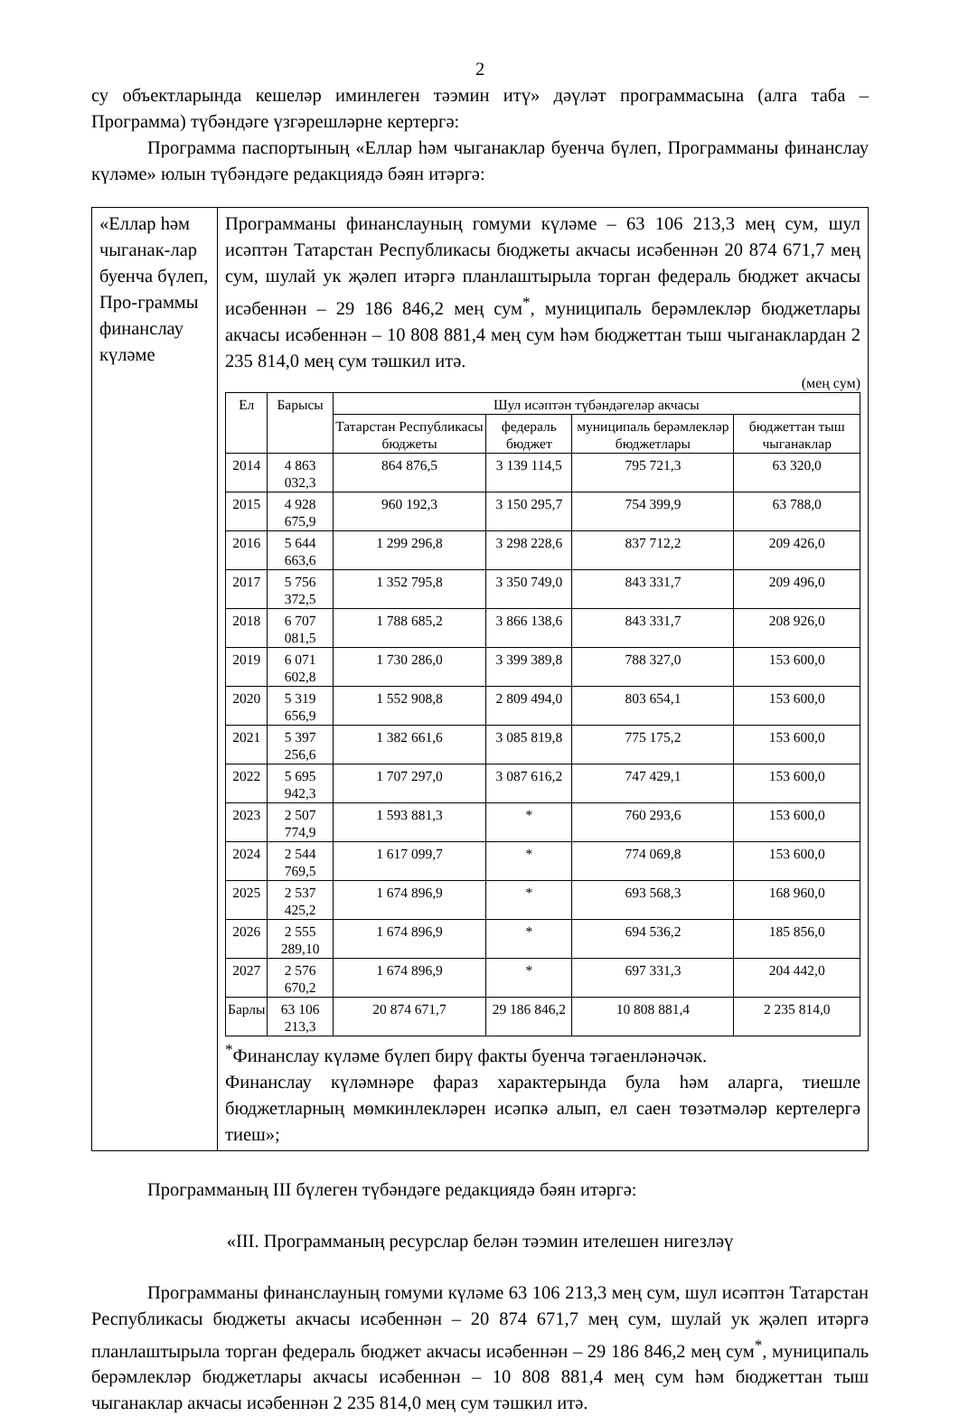2
су объектларында кешеләр иминлеген тәэмин итү» дәүләт программасына (алга таба – Программа) түбәндәге үзгәрешләрне кертергә:
Программа паспортының «Еллар һәм чыганаклар буенча бүлеп, Программаны финанслау күләме» юлын түбәндәге редакциядә бәян итәргә:
| «Еллар һәм чыганак-лар буенча бүлеп, Про-граммы финанслау күләме | Программаны финанслауның гомуми күләме – 63 106 213,3 мең сум, шул исәптән Татарстан Республикасы бюджеты акчасы исәбеннән 20 874 671,7 мең сум, шулай ук җәлеп итәргә планлаштырыла торган федераль бюджет акчасы исәбеннән – 29 186 846,2 мең сум<sup>*</sup>, муниципаль берәмлекләр бюджетлары акчасы исәбеннән – 10 808 881,4 мең сум һәм бюджеттан тыш чыганаклардан 2 235 814,0 мең сум тәшкил итә. (мең сум) / Ел / Барысы / Шул исәптән түбәндәгеләр акчасы / / / / / --- / --- / --- / --- / --- / --- / / / / Татарстан Республикасы бюджеты / федераль бюджет / муниципаль берәмлекләр бюджетлары / бюджеттан тыш чыганаклар / / 2014 / 4 863 032,3 / 864 876,5 / 3 139 114,5 / 795 721,3 / 63 320,0 / / 2015 / 4 928 675,9 / 960 192,3 / 3 150 295,7 / 754 399,9 / 63 788,0 / / 2016 / 5 644 663,6 / 1 299 296,8 / 3 298 228,6 / 837 712,2 / 209 426,0 / / 2017 / 5 756 372,5 / 1 352 795,8 / 3 350 749,0 / 843 331,7 / 209 496,0 / / 2018 / 6 707 081,5 / 1 788 685,2 / 3 866 138,6 / 843 331,7 / 208 926,0 / / 2019 / 6 071 602,8 / 1 730 286,0 / 3 399 389,8 / 788 327,0 / 153 600,0 / / 2020 / 5 319 656,9 / 1 552 908,8 / 2 809 494,0 / 803 654,1 / 153 600,0 / / 2021 / 5 397 256,6 / 1 382 661,6 / 3 085 819,8 / 775 175,2 / 153 600,0 / / 2022 / 5 695 942,3 / 1 707 297,0 / 3 087 616,2 / 747 429,1 / 153 600,0 / / 2023 / 2 507 774,9 / 1 593 881,3 / * / 760 293,6 / 153 600,0 / / 2024 / 2 544 769,5 / 1 617 099,7 / * / 774 069,8 / 153 600,0 / / 2025 / 2 537 425,2 / 1 674 896,9 / * / 693 568,3 / 168 960,0 / / 2026 / 2 555 289,10 / 1 674 896,9 / * / 694 536,2 / 185 856,0 / / 2027 / 2 576 670,2 / 1 674 896,9 / * / 697 331,3 / 204 442,0 / / Барлы / 63 106 213,3 / 20 874 671,7 / 29 186 846,2 / 10 808 881,4 / 2 235 814,0 / <sup>*</sup> Финанслау күләме бүлеп бирү факты буенча тәгаенләнәчәк. Финанслау күләмнәре фараз характерында була һәм аларга, тиешле бюджетларның мөмкинлекләрен исәпкә алып, ел саен төзәтмәләр кертелергә тиеш»; |
Программаның III бүлеген түбәндәге редакциядә бәян итәргә:
«III. Программаның ресурслар белән тәэмин ителешен нигезләү
Программаны финанслауның гомуми күләме 63 106 213,3 мең сум, шул исәптән Татарстан Республикасы бюджеты акчасы исәбеннән – 20 874 671,7 мең сум, шулай ук җәлеп итәргә планлаштырыла торган федераль бюджет акчасы исәбеннән – 29 186 846,2 мең сум<sup>*</sup>, муниципаль берәмлекләр бюджетлары акчасы исәбеннән – 10 808 881,4 мең сум һәм бюджеттан тыш чыганаклар акчасы исәбеннән 2 235 814,0 мең сум тәшкил итә.